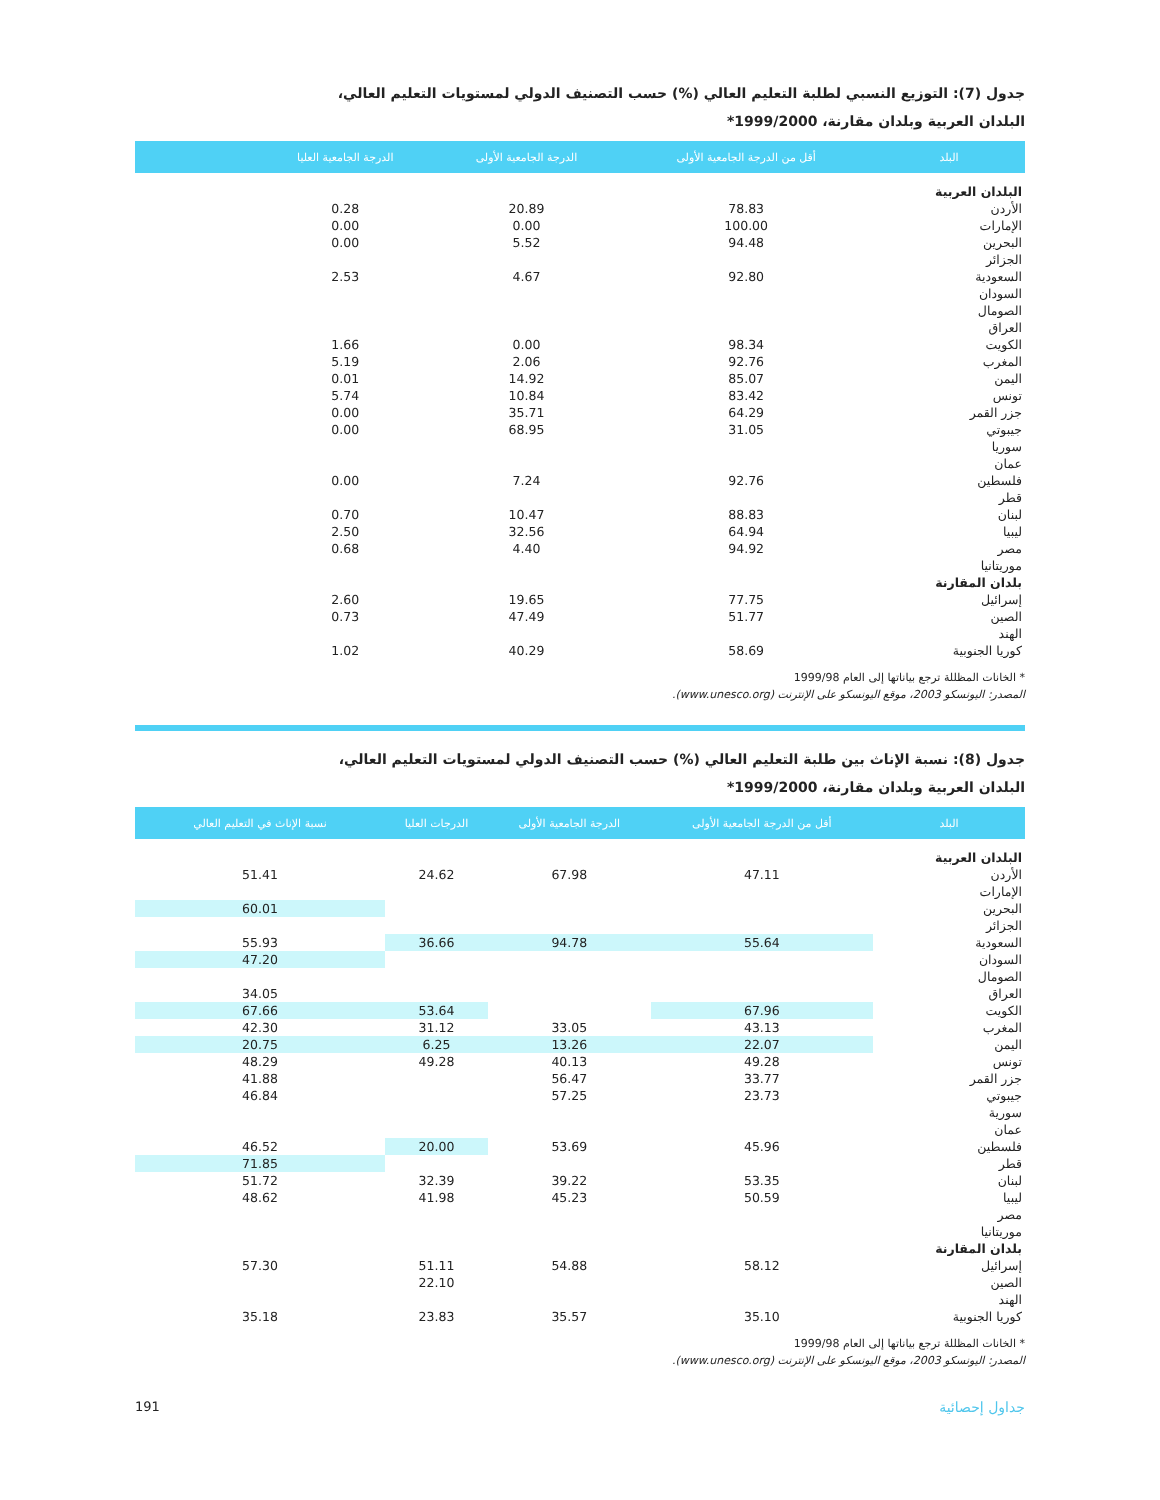جدول (7): التوزيع النسبي لطلبة التعليم العالي (%) حسب التصنيف الدولي لمستويات التعليم العالي،
البلدان العربية وبلدان مقارنة، 1999/2000*
| البلد | أقل من الدرجة الجامعية الأولى | الدرجة الجامعية الأولى | الدرجة الجامعية العليا | |
| --- | --- | --- | --- | --- |
| البلدان العربية | | | | |
| الأردن | 78.83 | 20.89 | 0.28 | |
| الإمارات | 100.00 | 0.00 | 0.00 | |
| البحرين | 94.48 | 5.52 | 0.00 | |
| الجزائر | | | | |
| السعودية | 92.80 | 4.67 | 2.53 | |
| السودان | | | | |
| الصومال | | | | |
| العراق | | | | |
| الكويت | 98.34 | 0.00 | 1.66 | |
| المغرب | 92.76 | 2.06 | 5.19 | |
| اليمن | 85.07 | 14.92 | 0.01 | |
| تونس | 83.42 | 10.84 | 5.74 | |
| جزر القمر | 64.29 | 35.71 | 0.00 | |
| جيبوتي | 31.05 | 68.95 | 0.00 | |
| سوريا | | | | |
| عمان | | | | |
| فلسطين | 92.76 | 7.24 | 0.00 | |
| قطر | | | | |
| لبنان | 88.83 | 10.47 | 0.70 | |
| ليبيا | 64.94 | 32.56 | 2.50 | |
| مصر | 94.92 | 4.40 | 0.68 | |
| موريتانيا | | | | |
| بلدان المقارنة | | | | |
| إسرائيل | 77.75 | 19.65 | 2.60 | |
| الصين | 51.77 | 47.49 | 0.73 | |
| الهند | | | | |
| كوريا الجنوبية | 58.69 | 40.29 | 1.02 | |
* الخانات المظللة ترجع بياناتها إلى العام 1999/98
المصدر: اليونسكو 2003، موقع اليونسكو على الإنترنت (www.unesco.org).
جدول (8): نسبة الإناث بين طلبة التعليم العالي (%) حسب التصنيف الدولي لمستويات التعليم العالي،
البلدان العربية وبلدان مقارنة، 1999/2000*
| البلد | أقل من الدرجة الجامعية الأولى | الدرجة الجامعية الأولى | الدرجات العليا | نسبة الإناث في التعليم العالي |
| --- | --- | --- | --- | --- |
| البلدان العربية | | | | |
| الأردن | 47.11 | 67.98 | 24.62 | 51.41 |
| الإمارات | | | | |
| البحرين | | | | 60.01 |
| الجزائر | | | | |
| السعودية | 55.64 | 94.78 | 36.66 | 55.93 |
| السودان | | | | 47.20 |
| الصومال | | | | |
| العراق | | | | 34.05 |
| الكويت | 67.96 | | 53.64 | 67.66 |
| المغرب | 43.13 | 33.05 | 31.12 | 42.30 |
| اليمن | 22.07 | 13.26 | 6.25 | 20.75 |
| تونس | 49.28 | 40.13 | 49.28 | 48.29 |
| جزر القمر | 33.77 | 56.47 | | 41.88 |
| جيبوتي | 23.73 | 57.25 | | 46.84 |
| سورية | | | | |
| عمان | | | | |
| فلسطين | 45.96 | 53.69 | 20.00 | 46.52 |
| قطر | | | | 71.85 |
| لبنان | 53.35 | 39.22 | 32.39 | 51.72 |
| ليبيا | 50.59 | 45.23 | 41.98 | 48.62 |
| مصر | | | | |
| موريتانيا | | | | |
| بلدان المقارنة | | | | |
| إسرائيل | 58.12 | 54.88 | 51.11 | 57.30 |
| الصين | | | 22.10 | |
| الهند | | | | |
| كوريا الجنوبية | 35.10 | 35.57 | 23.83 | 35.18 |
* الخانات المظللة ترجع بياناتها إلى العام 1999/98
المصدر: اليونسكو 2003، موقع اليونسكو على الإنترنت (www.unesco.org).
191 جداول إحصائية